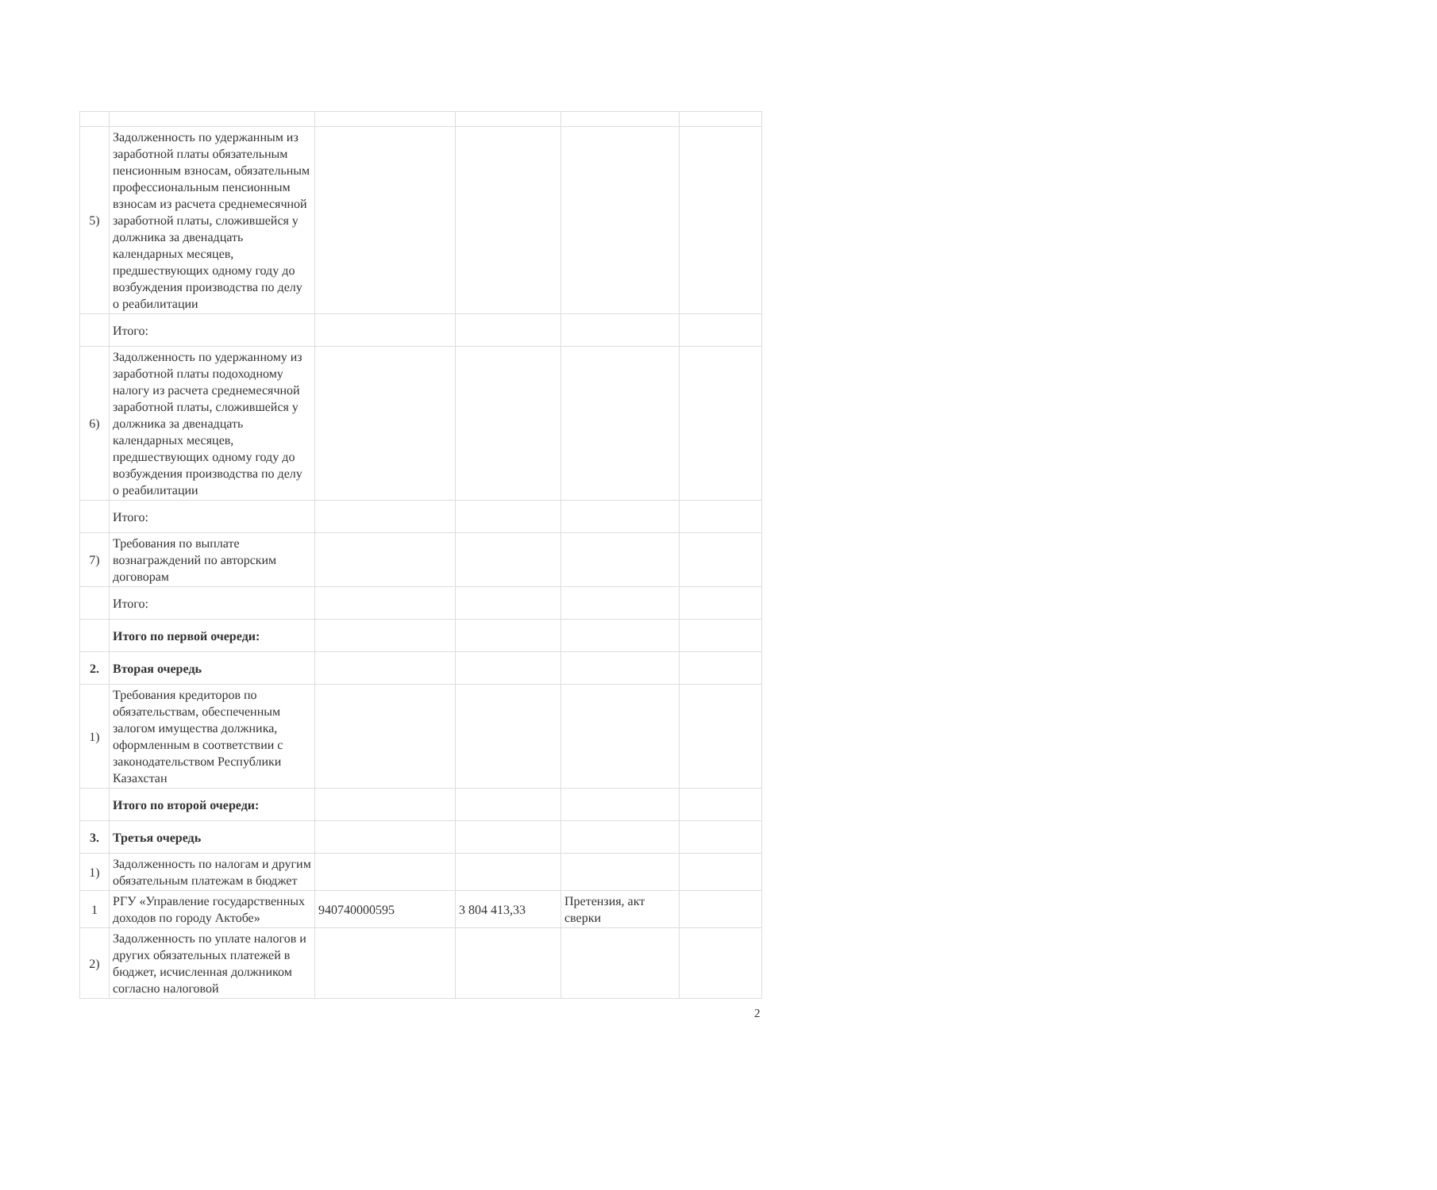| 5) | Задолженность по удержанным из заработной платы обязательным пенсионным взносам, обязательным профессиональным пенсионным взносам из расчета среднемесячной заработной платы, сложившейся у должника за двенадцать календарных месяцев, предшествующих одному году до возбуждения производства по делу о реабилитации | | | | |
| | Итого: | | | | |
| 6) | Задолженность по удержанному из заработной платы подоходному налогу из расчета среднемесячной заработной платы, сложившейся у должника за двенадцать календарных месяцев, предшествующих одному году до возбуждения производства по делу о реабилитации | | | | |
| | Итого: | | | | |
| 7) | Требования по выплате вознаграждений по авторским договорам | | | | |
| | Итого: | | | | |
| | Итого по первой очереди: | | | | |
| 2. | Вторая очередь | | | | |
| 1) | Требования кредиторов по обязательствам, обеспеченным залогом имущества должника, оформленным в соответствии с законодательством Республики Казахстан | | | | |
| | Итого по второй очереди: | | | | |
| 3. | Третья очередь | | | | |
| 1) | Задолженность по налогам и другим обязательным платежам в бюджет | | | | |
| 1 | РГУ «Управление государственных доходов по городу Актобе» | 940740000595 | 3 804 413,33 | Претензия, акт сверки | |
| 2) | Задолженность по уплате налогов и других обязательных платежей в бюджет, исчисленная должником согласно налоговой | | | | |
2